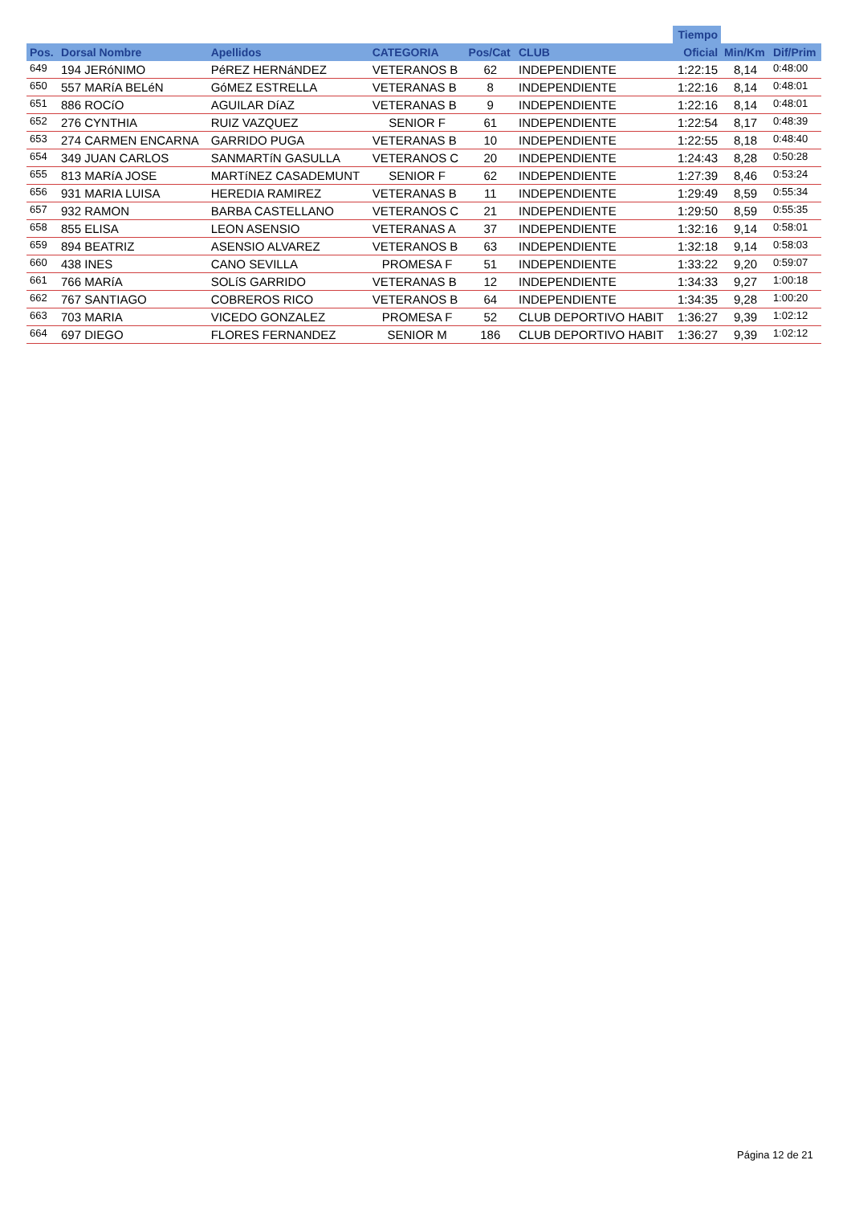| | | | | | | | Tiempo | | |
| --- | --- | --- | --- | --- | --- | --- | --- | --- | --- |
| Pos. | Dorsal Nombre | Apellidos | CATEGORIA | Pos/Cat | CLUB | | Oficial | Min/Km | Dif/Prim |
| 649 | 194 JERóNIMO | PéREZ HERNáNDEZ | VETERANOS B | 62 | INDEPENDIENTE | | 1:22:15 | 8,14 | 0:48:00 |
| 650 | 557 MARíA BELéN | GóMEZ ESTRELLA | VETERANAS B | 8 | INDEPENDIENTE | | 1:22:16 | 8,14 | 0:48:01 |
| 651 | 886 ROCíO | AGUILAR DíAZ | VETERANAS B | 9 | INDEPENDIENTE | | 1:22:16 | 8,14 | 0:48:01 |
| 652 | 276 CYNTHIA | RUIZ VAZQUEZ | SENIOR F | 61 | INDEPENDIENTE | | 1:22:54 | 8,17 | 0:48:39 |
| 653 | 274 CARMEN ENCARNA | GARRIDO PUGA | VETERANAS B | 10 | INDEPENDIENTE | | 1:22:55 | 8,18 | 0:48:40 |
| 654 | 349 JUAN CARLOS | SANMARTíN GASULLA | VETERANOS C | 20 | INDEPENDIENTE | | 1:24:43 | 8,28 | 0:50:28 |
| 655 | 813 MARíA JOSE | MARTíNEZ CASADEMUNT | SENIOR F | 62 | INDEPENDIENTE | | 1:27:39 | 8,46 | 0:53:24 |
| 656 | 931 MARIA LUISA | HEREDIA RAMIREZ | VETERANAS B | 11 | INDEPENDIENTE | | 1:29:49 | 8,59 | 0:55:34 |
| 657 | 932 RAMON | BARBA CASTELLANO | VETERANOS C | 21 | INDEPENDIENTE | | 1:29:50 | 8,59 | 0:55:35 |
| 658 | 855 ELISA | LEON ASENSIO | VETERANAS A | 37 | INDEPENDIENTE | | 1:32:16 | 9,14 | 0:58:01 |
| 659 | 894 BEATRIZ | ASENSIO ALVAREZ | VETERANOS B | 63 | INDEPENDIENTE | | 1:32:18 | 9,14 | 0:58:03 |
| 660 | 438 INES | CANO SEVILLA | PROMESA F | 51 | INDEPENDIENTE | | 1:33:22 | 9,20 | 0:59:07 |
| 661 | 766 MARíA | SOLíS GARRIDO | VETERANAS B | 12 | INDEPENDIENTE | | 1:34:33 | 9,27 | 1:00:18 |
| 662 | 767 SANTIAGO | COBREROS RICO | VETERANOS B | 64 | INDEPENDIENTE | | 1:34:35 | 9,28 | 1:00:20 |
| 663 | 703 MARIA | VICEDO GONZALEZ | PROMESA F | 52 | CLUB DEPORTIVO HABIT | | 1:36:27 | 9,39 | 1:02:12 |
| 664 | 697 DIEGO | FLORES FERNANDEZ | SENIOR M | 186 | CLUB DEPORTIVO HABIT | | 1:36:27 | 9,39 | 1:02:12 |
Página 12 de 21